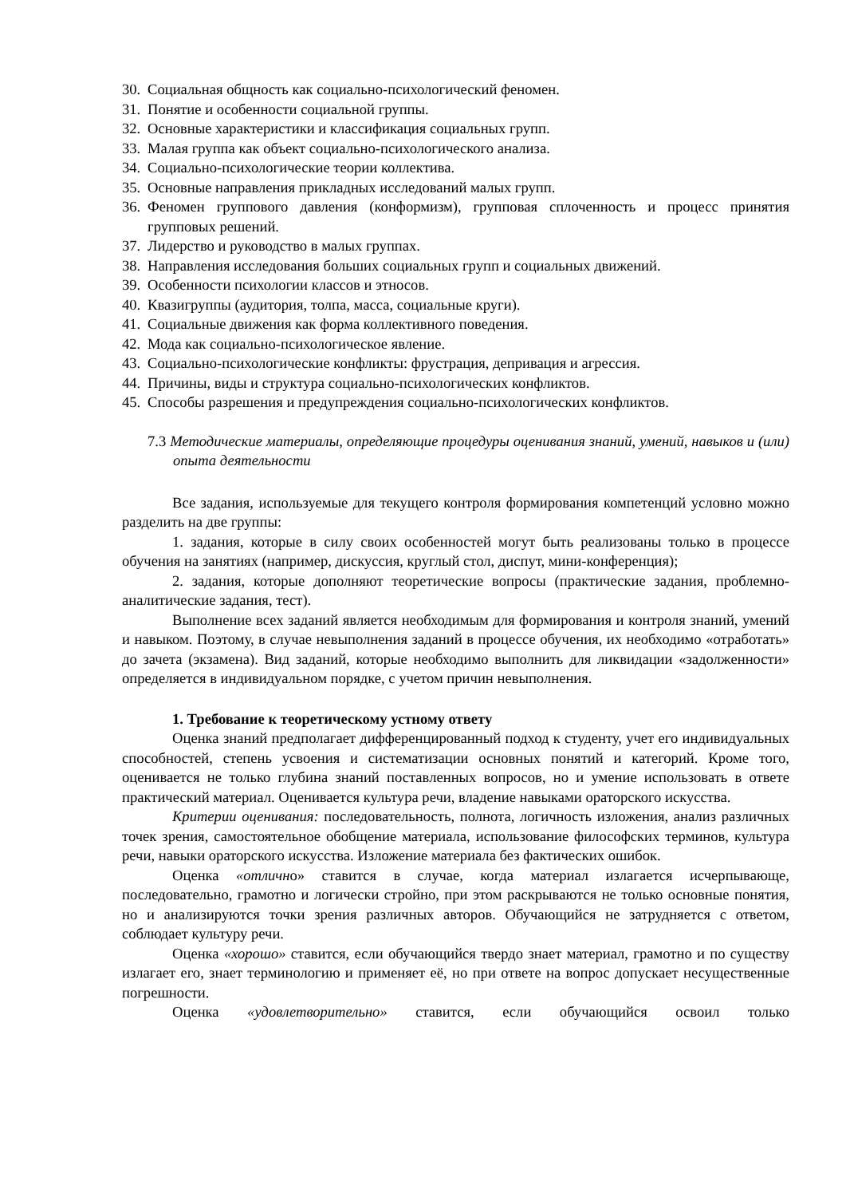30. Социальная общность как социально-психологический феномен.
31. Понятие и особенности социальной группы.
32. Основные характеристики и классификация социальных групп.
33. Малая группа как объект социально-психологического анализа.
34. Социально-психологические теории коллектива.
35. Основные направления прикладных исследований малых групп.
36. Феномен группового давления (конформизм), групповая сплоченность и процесс принятия групповых решений.
37. Лидерство и руководство в малых группах.
38. Направления исследования больших социальных групп и социальных движений.
39. Особенности психологии классов и этносов.
40. Квазигруппы (аудитория, толпа, масса, социальные круги).
41. Социальные движения как форма коллективного поведения.
42. Мода как социально-психологическое явление.
43. Социально-психологические конфликты: фрустрация, депривация и агрессия.
44. Причины, виды и структура социально-психологических конфликтов.
45. Способы разрешения и предупреждения социально-психологических конфликтов.
7.3 Методические материалы, определяющие процедуры оценивания знаний, умений, навыков и (или) опыта деятельности
Все задания, используемые для текущего контроля формирования компетенций условно можно разделить на две группы:
1. задания, которые в силу своих особенностей могут быть реализованы только в процессе обучения на занятиях (например, дискуссия, круглый стол, диспут, мини-конференция);
2. задания, которые дополняют теоретические вопросы (практические задания, проблемно-аналитические задания, тест).
Выполнение всех заданий является необходимым для формирования и контроля знаний, умений и навыком. Поэтому, в случае невыполнения заданий в процессе обучения, их необходимо «отработать» до зачета (экзамена). Вид заданий, которые необходимо выполнить для ликвидации «задолженности» определяется в индивидуальном порядке, с учетом причин невыполнения.
1. Требование к теоретическому устному ответу
Оценка знаний предполагает дифференцированный подход к студенту, учет его индивидуальных способностей, степень усвоения и систематизации основных понятий и категорий. Кроме того, оценивается не только глубина знаний поставленных вопросов, но и умение использовать в ответе практический материал. Оценивается культура речи, владение навыками ораторского искусства.
Критерии оценивания: последовательность, полнота, логичность изложения, анализ различных точек зрения, самостоятельное обобщение материала, использование философских терминов, культура речи, навыки ораторского искусства. Изложение материала без фактических ошибок.
Оценка «отлично» ставится в случае, когда материал излагается исчерпывающе, последовательно, грамотно и логически стройно, при этом раскрываются не только основные понятия, но и анализируются точки зрения различных авторов. Обучающийся не затрудняется с ответом, соблюдает культуру речи.
Оценка «хорошо» ставится, если обучающийся твердо знает материал, грамотно и по существу излагает его, знает терминологию и применяет её, но при ответе на вопрос допускает несущественные погрешности.
Оценка «удовлетворительно» ставится, если обучающийся освоил только